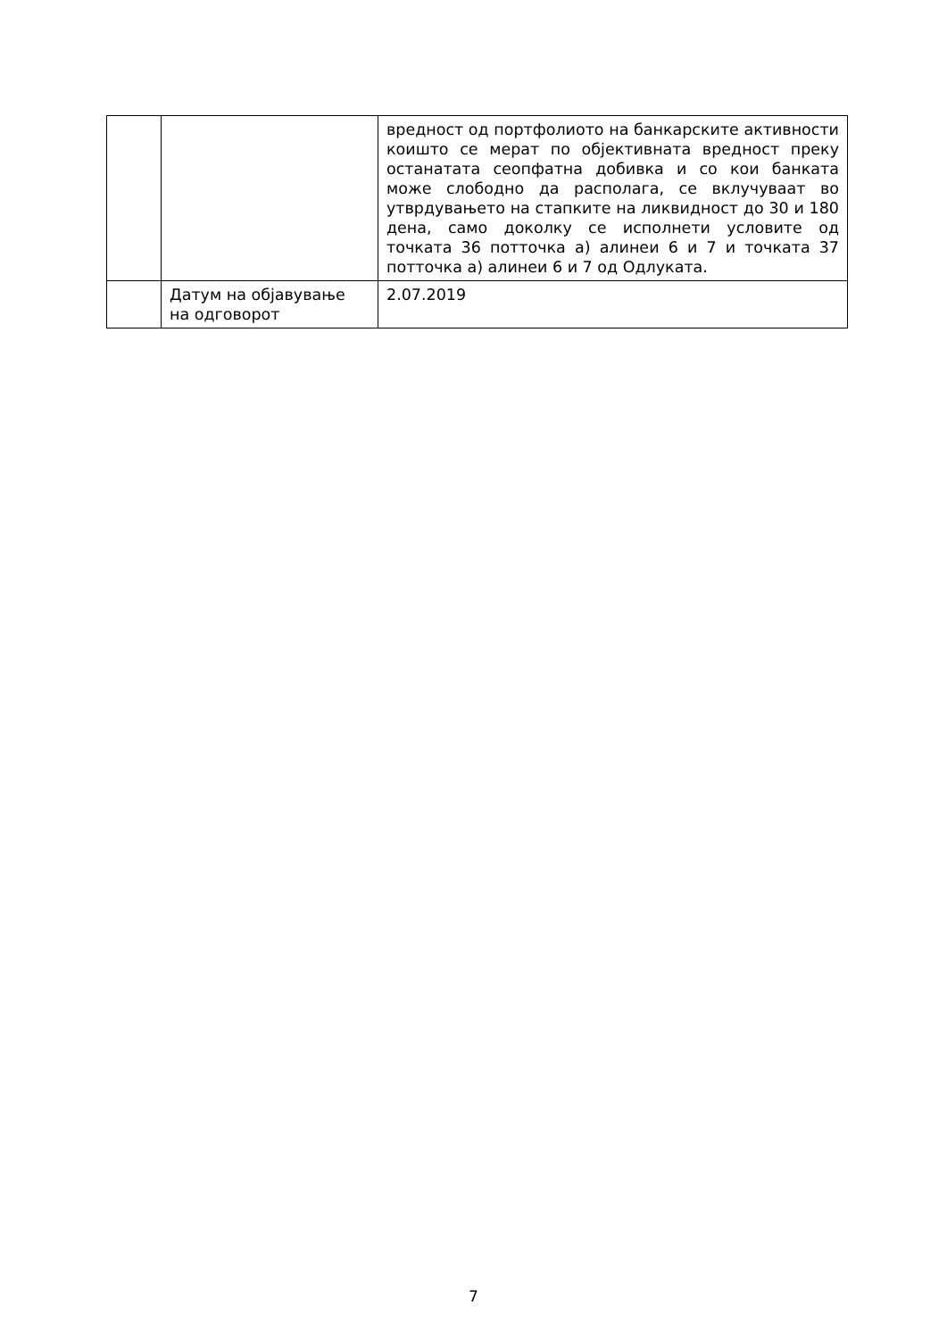| | | вредност од портфолиото на банкарските активности коишто се мерат по објективната вредност преку останатата сеопфатна добивка и со кои банката може слободно да располага, се вклучуваат во утврдувањето на стапките на ликвидност до 30 и 180 дена, само доколку се исполнети условите од точката 36 потточка а) алинеи 6 и 7 и точката 37 потточка а) алинеи 6 и 7 од Одлуката. |
| | Датум на објавување на одговорот | 2.07.2019 |
7